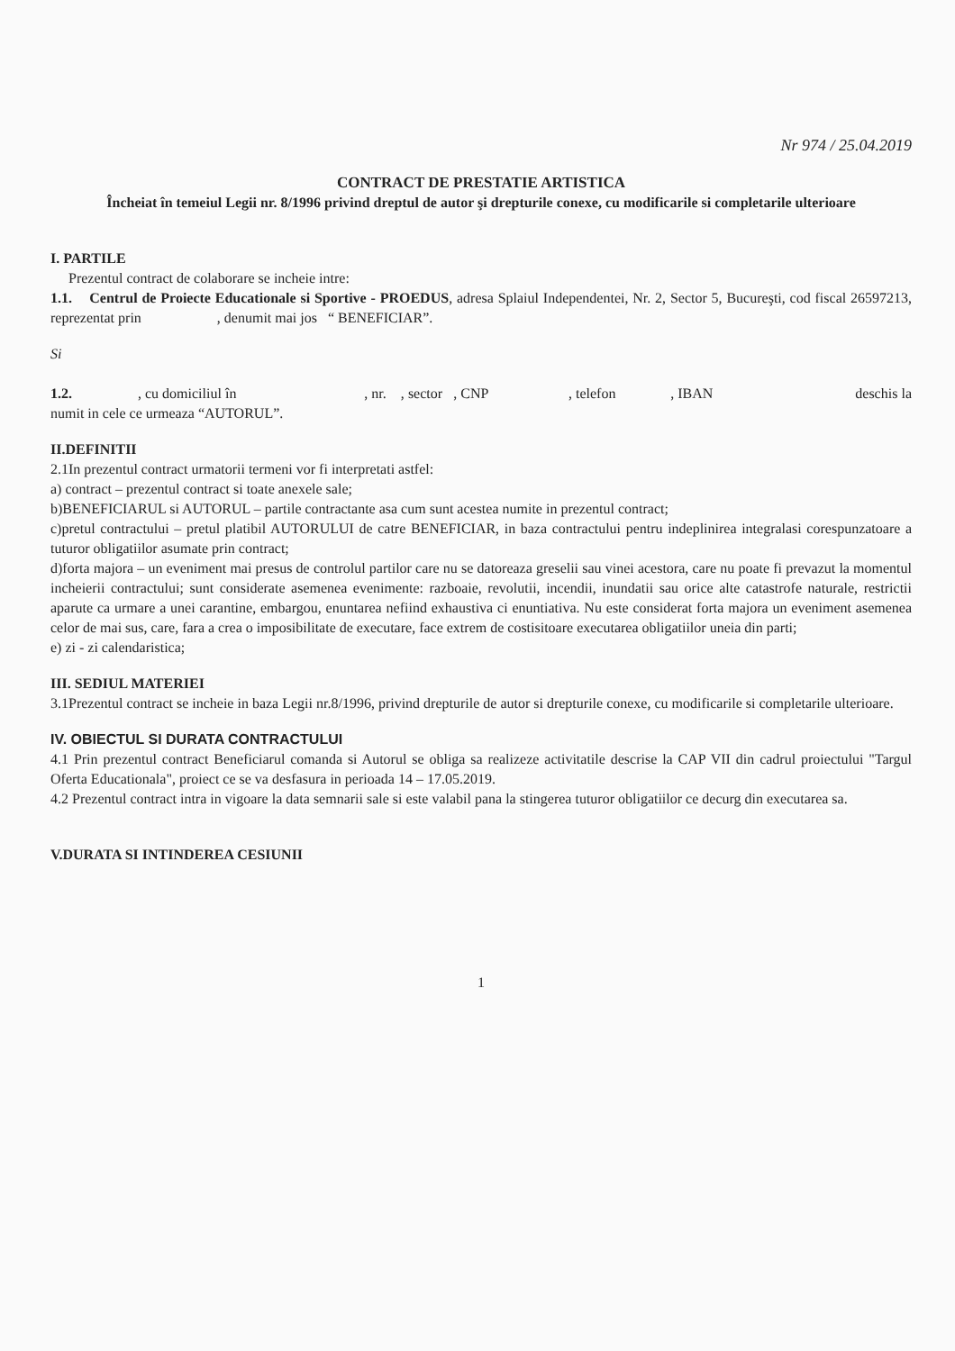Nr 974 / 25.04.2019
CONTRACT DE PRESTATIE ARTISTICA
Încheiat în temeiul Legii nr. 8/1996 privind dreptul de autor şi drepturile conexe, cu modificarile si completarile ulterioare
I. PARTILE
Prezentul contract de colaborare se incheie intre:
1.1. Centrul de Proiecte Educationale si Sportive - PROEDUS, adresa Splaiul Independentei, Nr. 2, Sector 5, Bucureşti, cod fiscal 26597213, reprezentat prin , denumit mai jos “ BENEFICIAR”.
Si
1.2. , cu domiciliul în , nr. , sector , CNP , telefon , IBAN deschis la numit in cele ce urmeaza “AUTORUL”.
II.DEFINITII
2.1In prezentul contract urmatorii termeni vor fi interpretati astfel:
a) contract – prezentul contract si toate anexele sale;
b)BENEFICIARUL si AUTORUL – partile contractante asa cum sunt acestea numite in prezentul contract;
c)pretul contractului – pretul platibil AUTORULUI de catre BENEFICIAR, in baza contractului pentru indeplinirea integralasi corespunzatoare a tuturor obligatiilor asumate prin contract;
d)forta majora – un eveniment mai presus de controlul partilor care nu se datoreaza greselii sau vinei acestora, care nu poate fi prevazut la momentul incheierii contractului; sunt considerate asemenea evenimente: razboaie, revolutii, incendii, inundatii sau orice alte catastrofe naturale, restrictii aparute ca urmare a unei carantine, embargou, enuntarea nefiind exhaustiva ci enuntiativa. Nu este considerat forta majora un eveniment asemenea celor de mai sus, care, fara a crea o imposibilitate de executare, face extrem de costisitoare executarea obligatiilor uneia din parti;
e) zi - zi calendaristica;
III. SEDIUL MATERIEI
3.1Prezentul contract se incheie in baza Legii nr.8/1996, privind drepturile de autor si drepturile conexe, cu modificarile si completarile ulterioare.
IV. OBIECTUL SI DURATA CONTRACTULUI
4.1 Prin prezentul contract Beneficiarul comanda si Autorul se obliga sa realizeze activitatile descrise la CAP VII din cadrul proiectului "Targul Oferta Educationala", proiect ce se va desfasura in perioada 14 – 17.05.2019.
4.2 Prezentul contract intra in vigoare la data semnarii sale si este valabil pana la stingerea tuturor obligatiilor ce decurg din executarea sa.
V.DURATA SI INTINDEREA CESIUNII
1